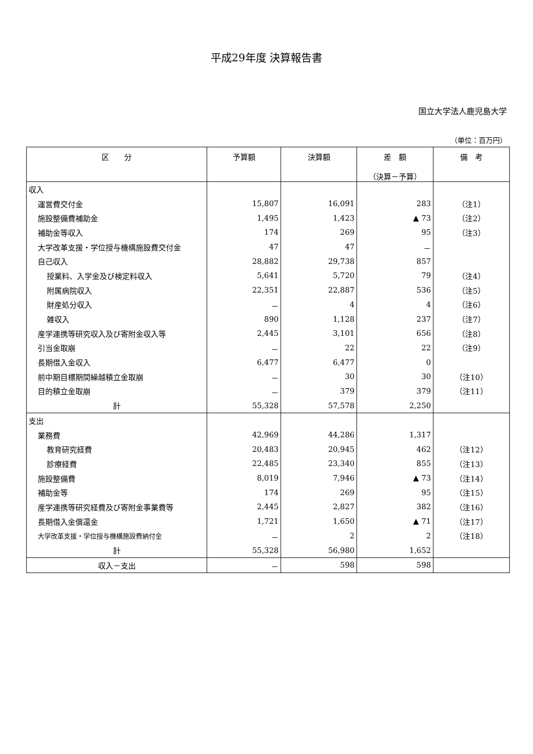平成29年度 決算報告書
国立大学法人鹿児島大学
（単位：百万円）
| 区 分 | 予算額 | 決算額 | 差 額 （決算－予算） | 備 考 |
| --- | --- | --- | --- | --- |
| 収入 | | | | |
| 運営費交付金 | 15,807 | 16,091 | 283 | （注1） |
| 施設整備費補助金 | 1,495 | 1,423 | ▲ 73 | （注2） |
| 補助金等収入 | 174 | 269 | 95 | （注3） |
| 大学改革支援・学位授与機構施設費交付金 | 47 | 47 | － | |
| 自己収入 | 28,882 | 29,738 | 857 | |
| 授業料、入学金及び検定料収入 | 5,641 | 5,720 | 79 | （注4） |
| 附属病院収入 | 22,351 | 22,887 | 536 | （注5） |
| 財産処分収入 | － | 4 | 4 | （注6） |
| 雑収入 | 890 | 1,128 | 237 | （注7） |
| 産学連携等研究収入及び寄附金収入等 | 2,445 | 3,101 | 656 | （注8） |
| 引当金取崩 | － | 22 | 22 | （注9） |
| 長期借入金収入 | 6,477 | 6,477 | 0 | |
| 前中期目標期間繰越積立金取崩 | － | 30 | 30 | （注10） |
| 目的積立金取崩 | － | 379 | 379 | （注11） |
| 計 | 55,328 | 57,578 | 2,250 | |
| 支出 | | | | |
| 業務費 | 42,969 | 44,286 | 1,317 | |
| 教育研究経費 | 20,483 | 20,945 | 462 | （注12） |
| 診療経費 | 22,485 | 23,340 | 855 | （注13） |
| 施設整備費 | 8,019 | 7,946 | ▲ 73 | （注14） |
| 補助金等 | 174 | 269 | 95 | （注15） |
| 産学連携等研究経費及び寄附金事業費等 | 2,445 | 2,827 | 382 | （注16） |
| 長期借入金償還金 | 1,721 | 1,650 | ▲ 71 | （注17） |
| 大学改革支援・学位授与機構施設費納付金 | － | 2 | 2 | （注18） |
| 計 | 55,328 | 56,980 | 1,652 | |
| 収入－支出 | － | 598 | 598 | |